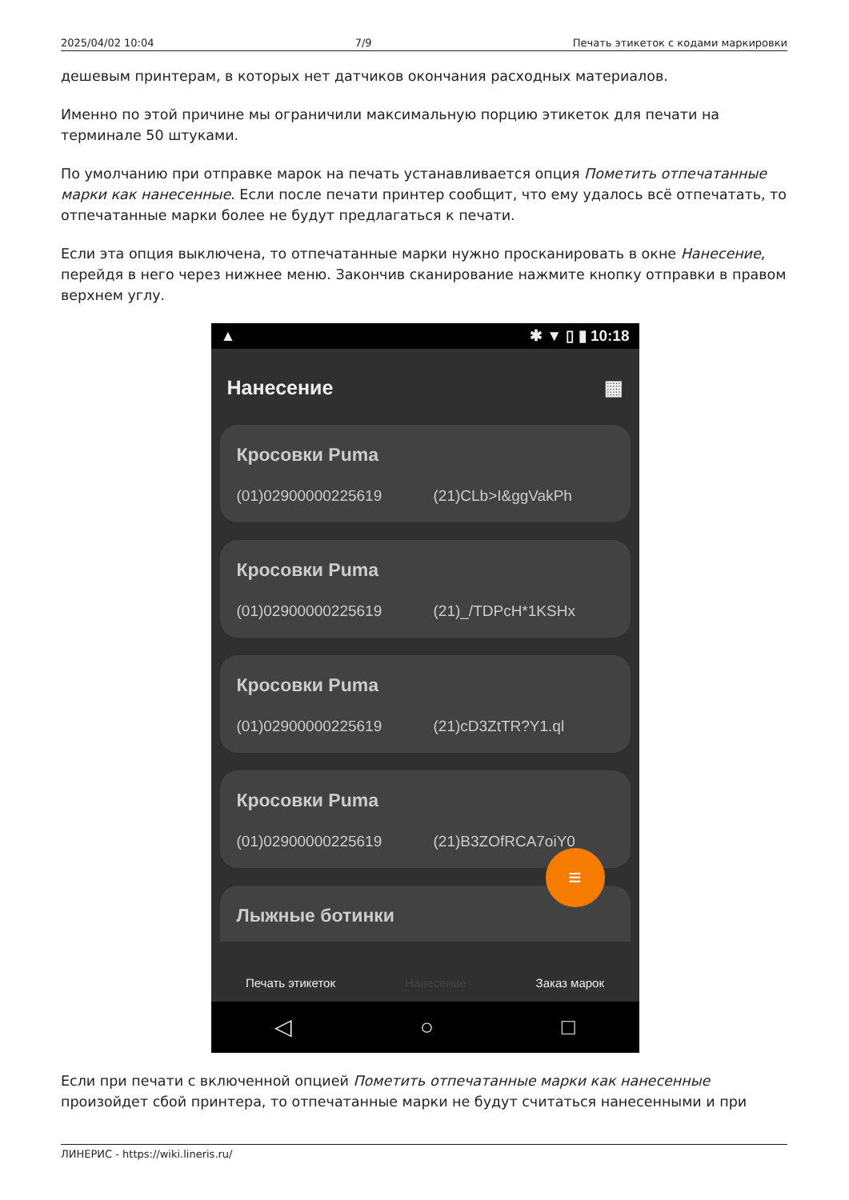2025/04/02 10:04 7/9 Печать этикеток с кодами маркировки
дешевым принтерам, в которых нет датчиков окончания расходных материалов.
Именно по этой причине мы ограничили максимальную порцию этикеток для печати на терминале 50 штуками.
По умолчанию при отправке марок на печать устанавливается опция Пометить отпечатанные марки как нанесенные. Если после печати принтер сообщит, что ему удалось всё отпечатать, то отпечатанные марки более не будут предлагаться к печати.
Если эта опция выключена, то отпечатанные марки нужно просканировать в окне Нанесение, перейдя в него через нижнее меню. Закончив сканирование нажмите кнопку отправки в правом верхнем углу.
▲ ✱ ▼ ▯ ▮ 10:18
Нанесение ▦
Кросовки Puma
(01)02900000225619 (21)CLb>I&ggVakPh
Кросовки Puma
(01)02900000225619 (21)_/TDPcH*1KSHx
Кросовки Puma
(01)02900000225619 (21)cD3ZtTR?Y1.ql
Кросовки Puma
(01)02900000225619 (21)B3ZOfRCA7oiY0
Лыжные ботинки
≡
Печать этикеток Нанесение Заказ марок
◁ ○ □
Если при печати с включенной опцией Пометить отпечатанные марки как нанесенные произойдет сбой принтера, то отпечатанные марки не будут считаться нанесенными и при
ЛИНЕРИС - https://wiki.lineris.ru/